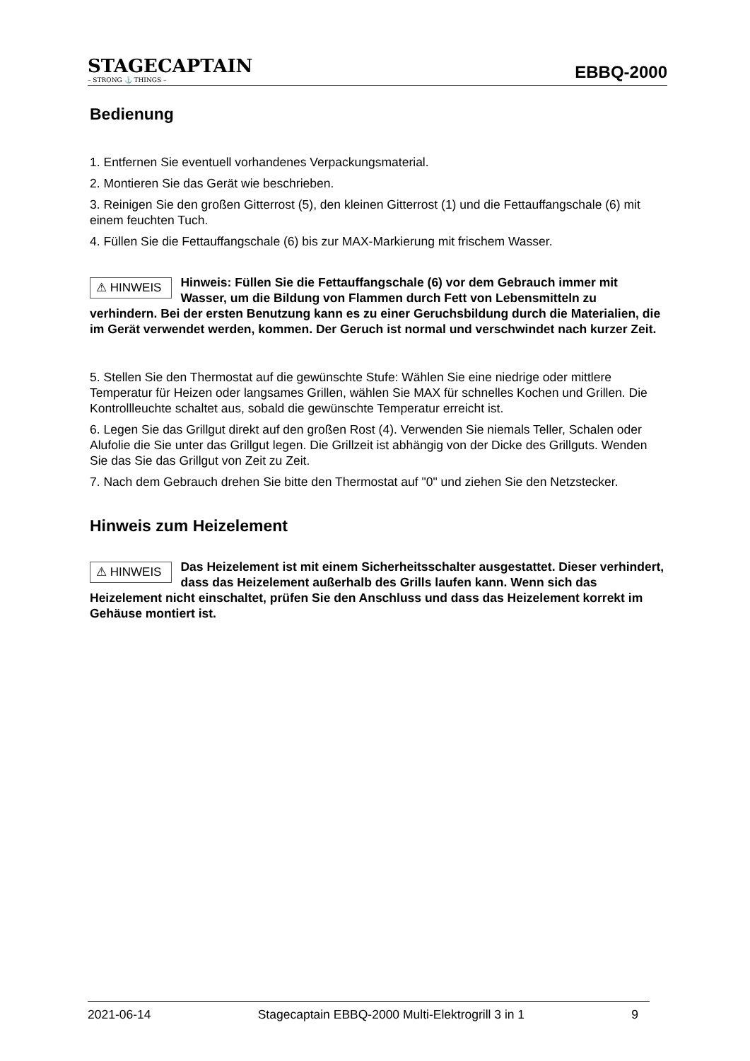STAGECAPTAIN
– STRONG ⚓ THINGS –
EBBQ-2000
Bedienung
1. Entfernen Sie eventuell vorhandenes Verpackungsmaterial.
2. Montieren Sie das Gerät wie beschrieben.
3. Reinigen Sie den großen Gitterrost (5), den kleinen Gitterrost (1) und die Fettauffangschale (6) mit einem feuchten Tuch.
4. Füllen Sie die Fettauffangschale (6) bis zur MAX-Markierung mit frischem Wasser.
⚠ HINWEIS Hinweis: Füllen Sie die Fettauffangschale (6) vor dem Gebrauch immer mit Wasser, um die Bildung von Flammen durch Fett von Lebensmitteln zu verhindern. Bei der ersten Benutzung kann es zu einer Geruchsbildung durch die Materialien, die im Gerät verwendet werden, kommen. Der Geruch ist normal und verschwindet nach kurzer Zeit.
5. Stellen Sie den Thermostat auf die gewünschte Stufe: Wählen Sie eine niedrige oder mittlere Temperatur für Heizen oder langsames Grillen, wählen Sie MAX für schnelles Kochen und Grillen. Die Kontrollleuchte schaltet aus, sobald die gewünschte Temperatur erreicht ist.
6. Legen Sie das Grillgut direkt auf den großen Rost (4). Verwenden Sie niemals Teller, Schalen oder Alufolie die Sie unter das Grillgut legen. Die Grillzeit ist abhängig von der Dicke des Grillguts. Wenden Sie das Sie das Grillgut von Zeit zu Zeit.
7. Nach dem Gebrauch drehen Sie bitte den Thermostat auf "0" und ziehen Sie den Netzstecker.
Hinweis zum Heizelement
⚠ HINWEIS Das Heizelement ist mit einem Sicherheitsschalter ausgestattet. Dieser verhindert, dass das Heizelement außerhalb des Grills laufen kann. Wenn sich das Heizelement nicht einschaltet, prüfen Sie den Anschluss und dass das Heizelement korrekt im Gehäuse montiert ist.
2021-06-14 Stagecaptain EBBQ-2000 Multi-Elektrogrill 3 in 1 9